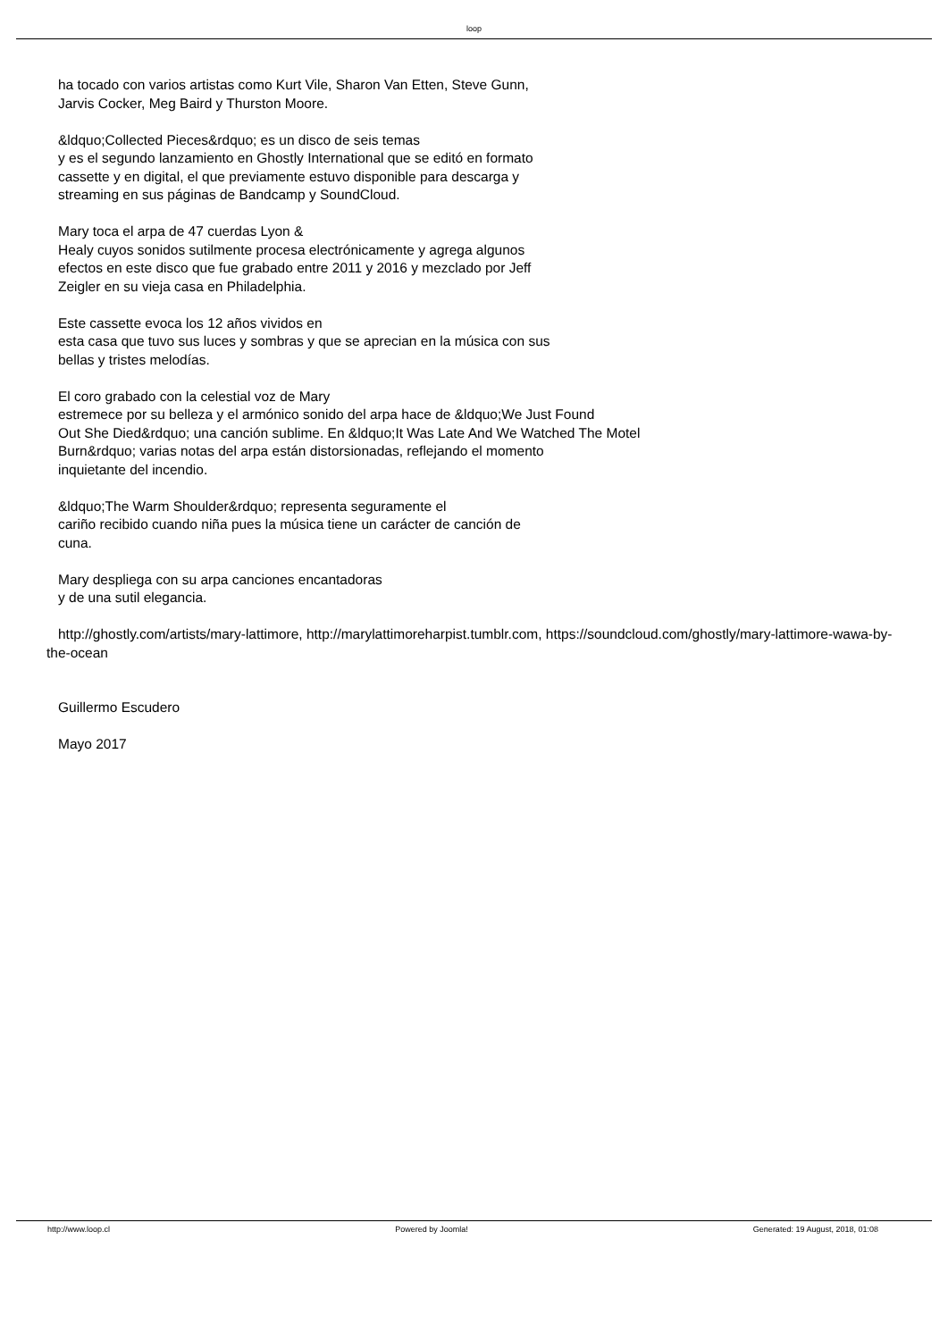loop
ha tocado con varios artistas como Kurt Vile, Sharon Van Etten, Steve Gunn,
Jarvis Cocker, Meg Baird y Thurston Moore.
&ldquo;Collected Pieces&rdquo; es un disco de seis temas
y es el segundo lanzamiento en Ghostly International que se editó en formato
cassette y en digital, el que previamente estuvo disponible para descarga y
streaming en sus páginas de Bandcamp y SoundCloud.
Mary toca el arpa de 47 cuerdas Lyon &
Healy cuyos sonidos sutilmente procesa electrónicamente y agrega algunos
efectos en este disco que fue grabado entre 2011 y 2016 y mezclado por Jeff
Zeigler en su vieja casa en Philadelphia.
Este cassette evoca los 12 años vividos en
esta casa que tuvo sus luces y sombras y que se aprecian en la música con sus
bellas y tristes melodías.
El coro grabado con la celestial voz de Mary
estremece por su belleza y el armónico sonido del arpa hace de &ldquo;We Just Found
Out She Died&rdquo; una canción sublime. En &ldquo;It Was Late And We Watched The Motel
Burn&rdquo; varias notas del arpa están distorsionadas, reflejando el momento
inquietante del incendio.
&ldquo;The Warm Shoulder&rdquo; representa seguramente el
cariño recibido cuando niña pues la música tiene un carácter de canción de
cuna.
Mary despliega con su arpa canciones encantadoras
y de una sutil elegancia.
http://ghostly.com/artists/mary-lattimore, http://marylattimoreharpist.tumblr.com, https://soundcloud.com/ghostly/mary-lattimore-wawa-by-the-ocean
Guillermo Escudero
Mayo 2017
http://www.loop.cl Powered by Joomla! Generated: 19 August, 2018, 01:08